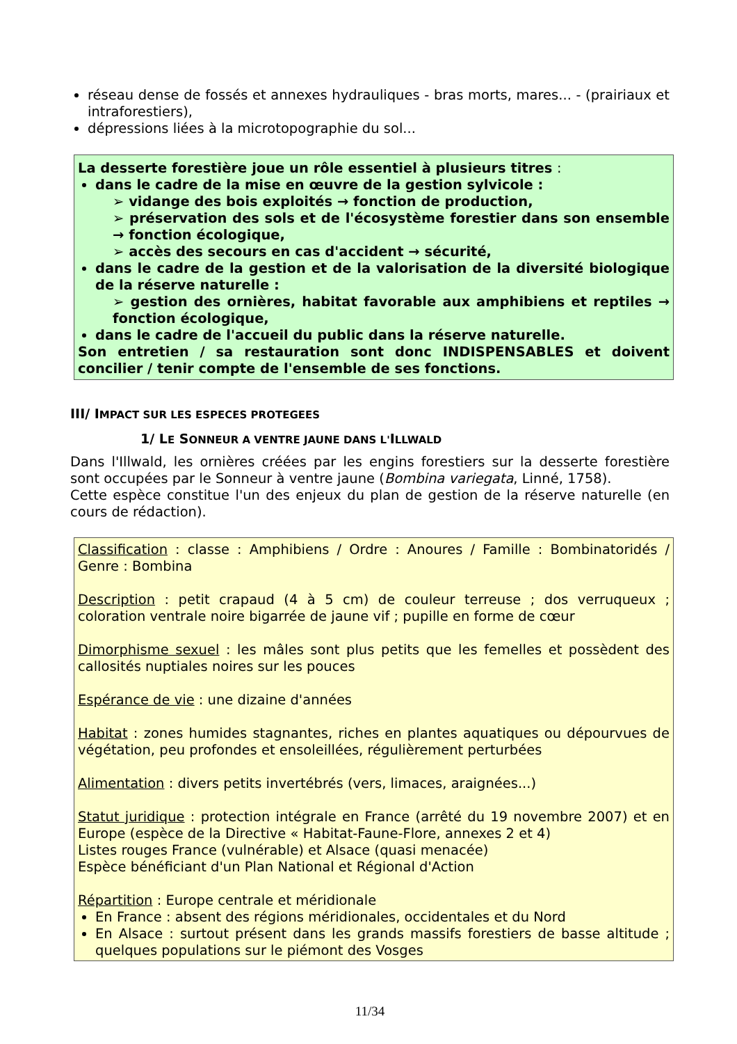réseau dense de fossés et annexes hydrauliques - bras morts, mares... - (prairiaux et intraforestiers),
dépressions liées à la microtopographie du sol...
La desserte forestière joue un rôle essentiel à plusieurs titres :
dans le cadre de la mise en œuvre de la gestion sylvicole :
➢ vidange des bois exploités → fonction de production,
➢ préservation des sols et de l'écosystème forestier dans son ensemble → fonction écologique,
➢ accès des secours en cas d'accident → sécurité,
dans le cadre de la gestion et de la valorisation de la diversité biologique de la réserve naturelle :
➢ gestion des ornières, habitat favorable aux amphibiens et reptiles → fonction écologique,
dans le cadre de l'accueil du public dans la réserve naturelle.
Son entretien / sa restauration sont donc INDISPENSABLES et doivent concilier / tenir compte de l'ensemble de ses fonctions.
III/ IMPACT SUR LES ESPECES PROTEGEES
1/ LE SONNEUR A VENTRE JAUNE DANS L'ILLWALD
Dans l'Illwald, les ornières créées par les engins forestiers sur la desserte forestière sont occupées par le Sonneur à ventre jaune (Bombina variegata, Linné, 1758).
Cette espèce constitue l'un des enjeux du plan de gestion de la réserve naturelle (en cours de rédaction).
Classification : classe : Amphibiens / Ordre : Anoures / Famille : Bombinatoridés / Genre : Bombina
Description : petit crapaud (4 à 5 cm) de couleur terreuse ; dos verruqueux ; coloration ventrale noire bigarrée de jaune vif ; pupille en forme de cœur
Dimorphisme sexuel : les mâles sont plus petits que les femelles et possèdent des callosités nuptiales noires sur les pouces
Espérance de vie : une dizaine d'années
Habitat : zones humides stagnantes, riches en plantes aquatiques ou dépourvues de végétation, peu profondes et ensoleillées, régulièrement perturbées
Alimentation : divers petits invertébrés (vers, limaces, araignées...)
Statut juridique : protection intégrale en France (arrêté du 19 novembre 2007) et en Europe (espèce de la Directive « Habitat-Faune-Flore, annexes 2 et 4)
Listes rouges France (vulnérable) et Alsace (quasi menacée)
Espèce bénéficiant d'un Plan National et Régional d'Action
Répartition : Europe centrale et méridionale
En France : absent des régions méridionales, occidentales et du Nord
En Alsace : surtout présent dans les grands massifs forestiers de basse altitude ; quelques populations sur le piémont des Vosges
11/34